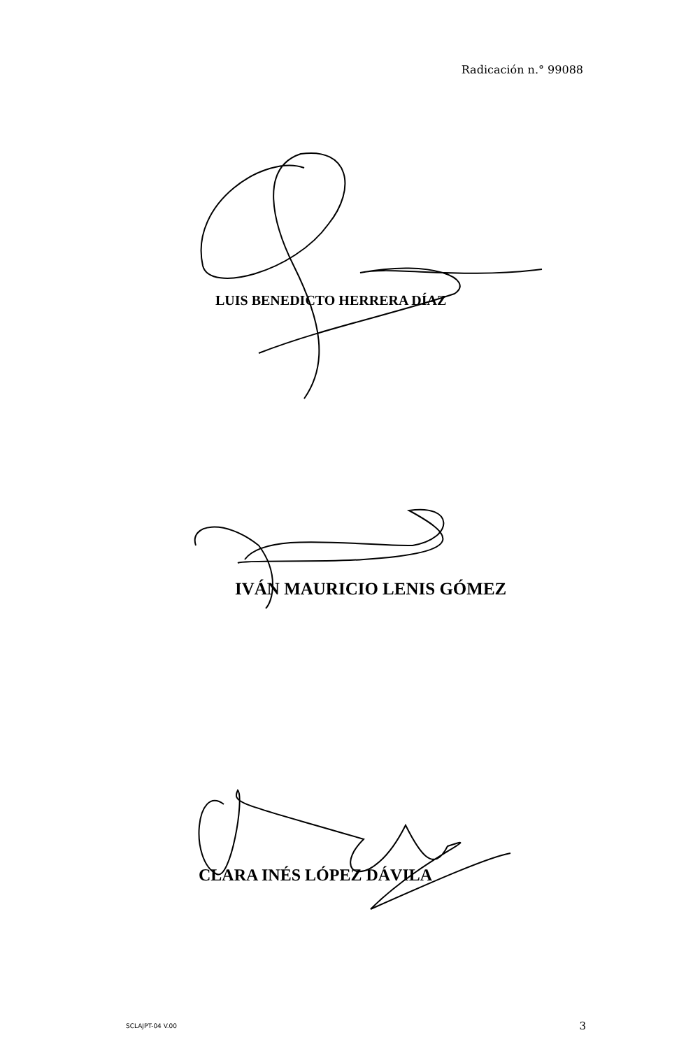Radicación n.° 99088
LUIS BENEDICTO HERRERA DÍAZ
IVÁN MAURICIO LENIS GÓMEZ
CLARA INÉS LÓPEZ DÁVILA
SCLAJPT-04 V.00 3